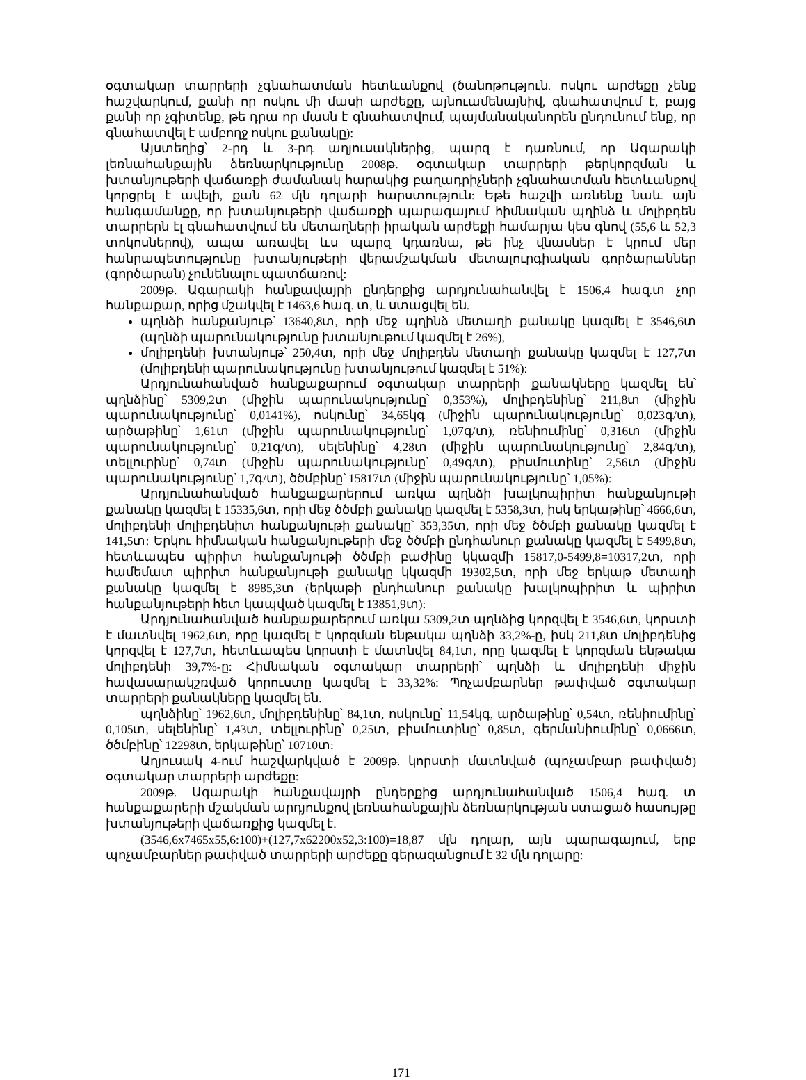օգտակար տարրերի չգնահատման հետևանքով (ծանոթություն. ոսկու արժեքը չենք հաշվարկում, քանի որ ոսկու մի մասի արժեքը, այնուամենայնիվ, գնահատվում է, բայց քանի որ չգիտենք, թե դրա որ մասն է գնահատվում, պայմանականորեն ընդունում ենք, որ գնահատվել է ամբողջ ոսկու քանակը):
Այստեղից՝ 2-րդ և 3-րդ աղյուսակներից, պարզ է դառնում, որ Ագարակի լեռնահանքային ձեռնարկությունը 2008թ. օգտակար տարրերի թերկորզման և խտանյութերի վաճառքի ժամանակ հարակից բաղադրիչների չգնահատման հետևանքով կորցրել է ավելի, քան 62 մլն դոլարի հարստություն: Եթե հաշվի առնենք նաև այն հանգամանքը, որ խտանյութերի վաճառքի պարագայում հիմնական պղինձ և մոլիբդեն տարրերն էլ գնահատվում են մետաղների իրական արժեքի համարյա կես գնով (55,6 և 52,3 տոկոսներով), ապա առավել ևս պարզ կդառնա, թե ինչ վնասներ է կրում մեր հանրապետությունը խտանյութերի վերամշակման մետալուրգիական գործարաններ (գործարան) չունենալու պատճառով:
2009թ. Ագարակի հանքավայրի ընդերքից արդյունահանվել է 1506,4 հազ.տ չոր հանքաքար, որից մշակվել է 1463,6 հազ. տ, և ստացվել են.
պղնձի հանքանյութ՝ 13640,8տ, որի մեջ պղինձ մետաղի քանակը կազմել է 3546,6տ (պղնձի պարունակությունը խտանյութում կազմել է 26%),
մոլիբդենի խտանյութ՝ 250,4տ, որի մեջ մոլիբդեն մետաղի քանակը կազմել է 127,7տ (մոլիբդենի պարունակությունը խտանյութում կազմել է 51%):
Արդյունահանված հանքաքարում օգտակար տարրերի քանակները կազմել են՝ պղնձինը՝ 5309,2տ (միջին պարունակությունը՝ 0,353%), մոլիբդենինը՝ 211,8տ (միջին պարունակությունը՝ 0,0141%), ոսկունը՝ 34,65կգ (միջին պարունակությունը՝ 0,023գ/տ), արծաթինը՝ 1,61տ (միջին պարունակությունը՝ 1,07գ/տ), ռենիումինը՝ 0,316տ (միջին պարունակությունը՝ 0,21գ/տ), սելենինը՝ 4,28տ (միջին պարունակությունը՝ 2,84գ/տ), տելլուրինը՝ 0,74տ (միջին պարունակությունը՝ 0,49գ/տ), բիսմուտինը՝ 2,56տ (միջին պարունակությունը՝ 1,7գ/տ), ծծմբինը՝ 15817տ (միջին պարունակությունը՝ 1,05%):
Արդյունահանված հանքաքարերում առկա պղնձի խալկոպիրիտ հանքանյութի քանակը կազմել է 15335,6տ, որի մեջ ծծմբի քանակը կազմել է 5358,3տ, իսկ երկաթինը՝ 4666,6տ, մոլիբդենի մոլիբդենիտ հանքանյութի քանակը՝ 353,35տ, որի մեջ ծծմբի քանակը կազմել է 141,5տ: Երկու հիմնական հանքանյութերի մեջ ծծմբի ընդհանուր քանակը կազմել է 5499,8տ, հետևապես պիրիտ հանքանյութի ծծմբի բաժինը կկազմի 15817,0-5499,8=10317,2տ, որի համեմատ պիրիտ հանքանյութի քանակը կկազմի 19302,5տ, որի մեջ երկաթ մետաղի քանակը կազմել է 8985,3տ (երկաթի ընդհանուր քանակը խալկոպիրիտ և պիրիտ հանքանյութերի հետ կապված կազմել է 13851,9տ):
Արդյունահանված հանքաքարերում առկա 5309,2տ պղնձից կորզվել է 3546,6տ, կորստի է մատնվել 1962,6տ, որը կազմել է կորզման ենթակա պղնձի 33,2%-ը, իսկ 211,8տ մոլիբդենից կորզվել է 127,7տ, հետևապես կորստի է մատնվել 84,1տ, որը կազմել է կորզման ենթակա մոլիբդենի 39,7%-ը: Հիմնական օգտակար տարրերի՝ պղնձի և մոլիբդենի միջին հավասարակշռված կորուստը կազմել է 33,32%: Պոչամբարներ թափված օգտակար տարրերի քանակները կազմել են.
պղնձինը՝ 1962,6տ, մոլիբդենինը՝ 84,1տ, ոսկունը՝ 11,54կգ, արծաթինը՝ 0,54տ, ռենիումինը՝ 0,105տ, սելենինը՝ 1,43տ, տելլուրինը՝ 0,25տ, բիսմուտինը՝ 0,85տ, գերմանիումինը՝ 0,0666տ, ծծմբինը՝ 12298տ, երկաթինը՝ 10710տ:
Աղյուսակ 4-ում հաշվարկված է 2009թ. կորստի մատնված (պոչամբար թափված) օգտակար տարրերի արժեքը:
2009թ. Ագարակի հանքավայրի ընդերքից արդյունահանված 1506,4 հազ. տ հանքաքարերի մշակման արդյունքով լեռնահանքային ձեռնարկության ստացած հասույթը խտանյութերի վաճառքից կազմել է.
(3546,6x7465x55,6:100)+(127,7x62200x52,3:100)=18,87 մլն դոլար, այն պարագայում, երբ պոչամբարներ թափված տարրերի արժեքը գերազանցում է 32 մլն դոլարը:
171